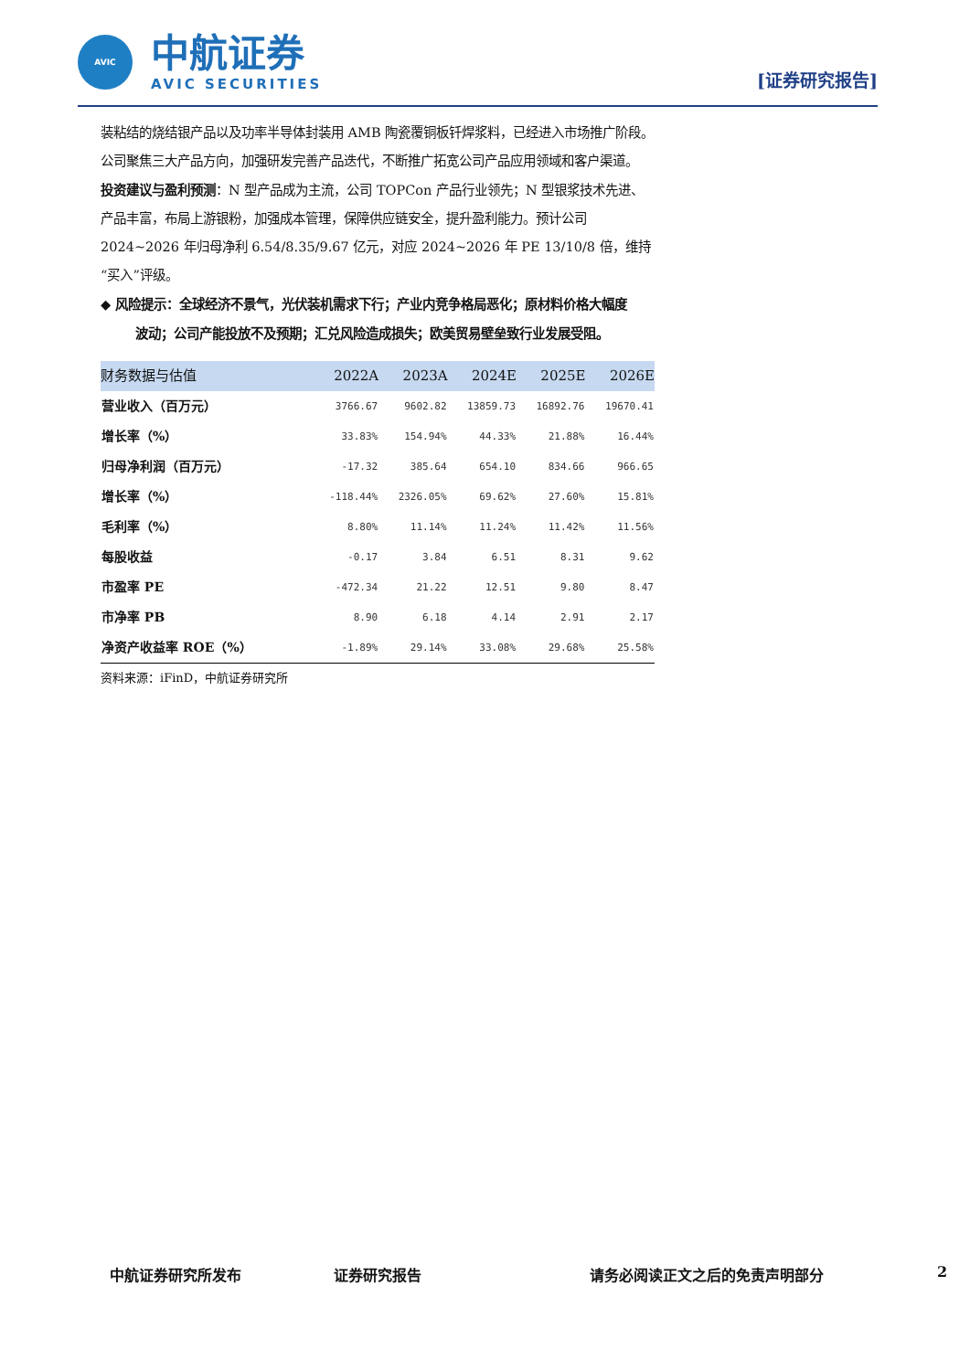AVIC
中航证券
AVIC SECURITIES
[证券研究报告]
装粘结的烧结银产品以及功率半导体封装用 AMB 陶瓷覆铜板钎焊浆料，已经进入市场推广阶段。公司聚焦三大产品方向，加强研发完善产品迭代，不断推广拓宽公司产品应用领域和客户渠道。
投资建议与盈利预测：N 型产品成为主流，公司 TOPCon 产品行业领先；N 型银浆技术先进、产品丰富，布局上游银粉，加强成本管理，保障供应链安全，提升盈利能力。预计公司 2024~2026 年归母净利 6.54/8.35/9.67 亿元，对应 2024~2026 年 PE 13/10/8 倍，维持“买入”评级。
◆ 风险提示：全球经济不景气，光伏装机需求下行；产业内竞争格局恶化；原材料价格大幅度
波动；公司产能投放不及预期；汇兑风险造成损失；欧美贸易壁垒致行业发展受阻。
| 财务数据与估值 | 2022A | 2023A | 2024E | 2025E | 2026E |
| --- | --- | --- | --- | --- | --- |
| 营业收入（百万元） | 3766.67 | 9602.82 | 13859.73 | 16892.76 | 19670.41 |
| 增长率（%） | 33.83% | 154.94% | 44.33% | 21.88% | 16.44% |
| 归母净利润（百万元） | -17.32 | 385.64 | 654.10 | 834.66 | 966.65 |
| 增长率（%） | -118.44% | 2326.05% | 69.62% | 27.60% | 15.81% |
| 毛利率（%） | 8.80% | 11.14% | 11.24% | 11.42% | 11.56% |
| 每股收益 | -0.17 | 3.84 | 6.51 | 8.31 | 9.62 |
| 市盈率 PE | -472.34 | 21.22 | 12.51 | 9.80 | 8.47 |
| 市净率 PB | 8.90 | 6.18 | 4.14 | 2.91 | 2.17 |
| 净资产收益率 ROE（%） | -1.89% | 29.14% | 33.08% | 29.68% | 25.58% |
资料来源：iFinD，中航证券研究所
中航证券研究所发布 证券研究报告 请务必阅读正文之后的免责声明部分 2